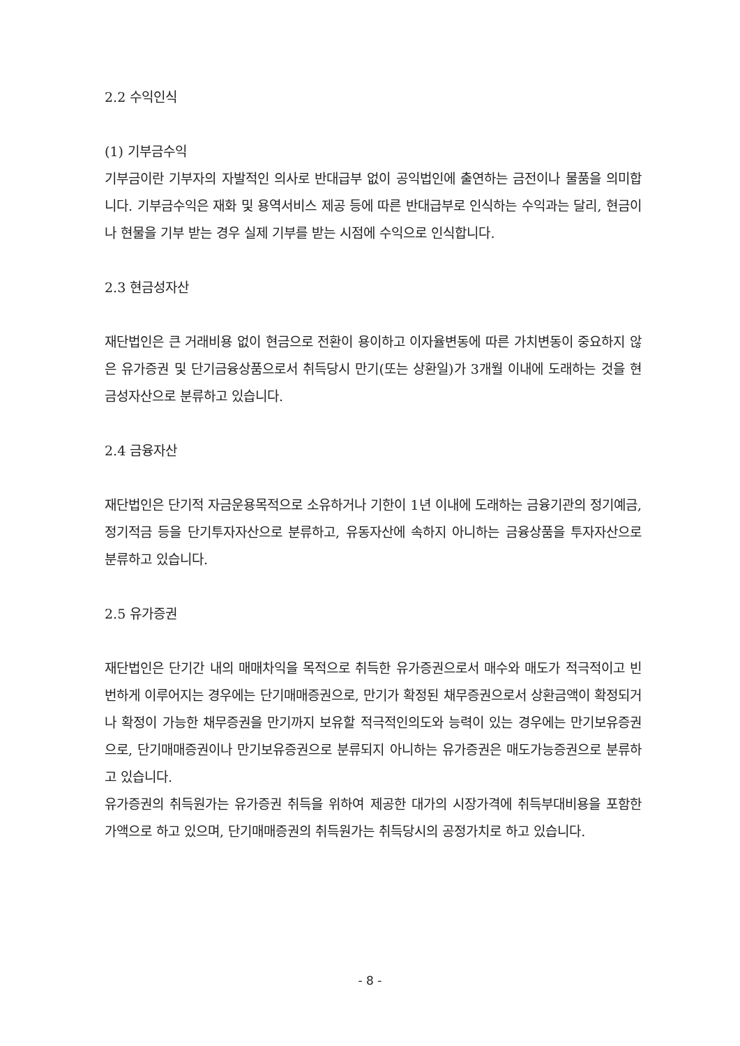2.2 수익인식
(1) 기부금수익
기부금이란 기부자의 자발적인 의사로 반대급부 없이 공익법인에 출연하는 금전이나 물품을 의미합니다. 기부금수익은 재화 및 용역서비스 제공 등에 따른 반대급부로 인식하는 수익과는 달리, 현금이나 현물을 기부 받는 경우 실제 기부를 받는 시점에 수익으로 인식합니다.
2.3 현금성자산
재단법인은 큰 거래비용 없이 현금으로 전환이 용이하고 이자율변동에 따른 가치변동이 중요하지 않은 유가증권 및 단기금융상품으로서 취득당시 만기(또는 상환일)가 3개월 이내에 도래하는 것을 현금성자산으로 분류하고 있습니다.
2.4 금융자산
재단법인은 단기적 자금운용목적으로 소유하거나 기한이 1년 이내에 도래하는 금융기관의 정기예금, 정기적금 등을 단기투자자산으로 분류하고, 유동자산에 속하지 아니하는 금융상품을 투자자산으로 분류하고 있습니다.
2.5 유가증권
재단법인은 단기간 내의 매매차익을 목적으로 취득한 유가증권으로서 매수와 매도가 적극적이고 빈번하게 이루어지는 경우에는 단기매매증권으로, 만기가 확정된 채무증권으로서 상환금액이 확정되거나 확정이 가능한 채무증권을 만기까지 보유할 적극적인의도와 능력이 있는 경우에는 만기보유증권으로, 단기매매증권이나 만기보유증권으로 분류되지 아니하는 유가증권은 매도가능증권으로 분류하고 있습니다.
유가증권의 취득원가는 유가증권 취득을 위하여 제공한 대가의 시장가격에 취득부대비용을 포함한 가액으로 하고 있으며, 단기매매증권의 취득원가는 취득당시의 공정가치로 하고 있습니다.
- 8 -